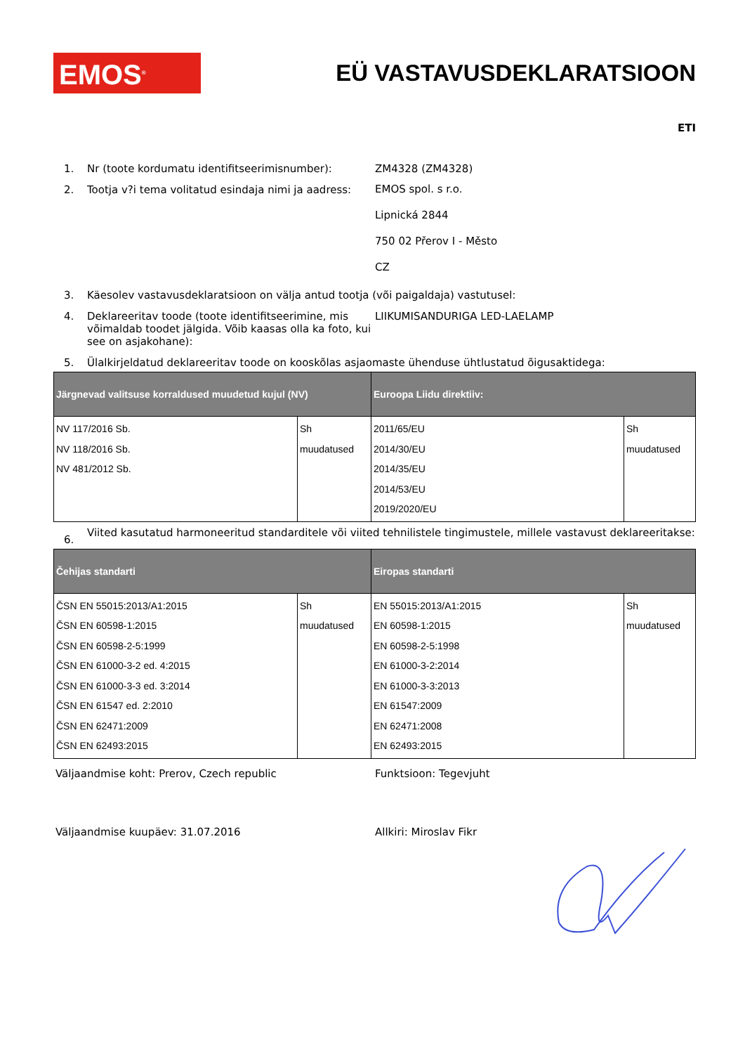EMOS<sup>®</sup>
EÜ VASTAVUSDEKLARATSIOON
ETI
1. Nr (toote kordumatu identifitseerimisnumber): ZM4328 (ZM4328)
2. Tootja v?i tema volitatud esindaja nimi ja aadress:
EMOS spol. s r.o.
Lipnická 2844
750 02 Přerov I - Město
CZ
3. Käesolev vastavusdeklaratsioon on välja antud tootja (või paigaldaja) vastutusel:
4. Deklareeritav toode (toote identifitseerimine, mis võimaldab toodet jälgida. Võib kaasas olla ka foto, kui see on asjakohane):
LIIKUMISANDURIGA LED-LAELAMP
5. Ülalkirjeldatud deklareeritav toode on kooskõlas asjaomaste ühenduse ühtlustatud õigusaktidega:
| Järgnevad valitsuse korraldused muudetud kujul (NV) | | Euroopa Liidu direktiiv: | |
| --- | --- | --- | --- |
| NV 117/2016 Sb. NV 118/2016 Sb. NV 481/2012 Sb. | Sh muudatused | 2011/65/EU 2014/30/EU 2014/35/EU 2014/53/EU 2019/2020/EU | Sh muudatused |
6.
Viited kasutatud harmoneeritud standarditele või viited tehnilistele tingimustele, millele vastavust deklareeritakse:
| Čehijas standarti | | Eiropas standarti | |
| --- | --- | --- | --- |
| ČSN EN 55015:2013/A1:2015 ČSN EN 60598-1:2015 ČSN EN 60598-2-5:1999 ČSN EN 61000-3-2 ed. 4:2015 ČSN EN 61000-3-3 ed. 3:2014 ČSN EN 61547 ed. 2:2010 ČSN EN 62471:2009 ČSN EN 62493:2015 | Sh muudatused | EN 55015:2013/A1:2015 EN 60598-1:2015 EN 60598-2-5:1998 EN 61000-3-2:2014 EN 61000-3-3:2013 EN 61547:2009 EN 62471:2008 EN 62493:2015 | Sh muudatused |
Väljaandmise koht: Prerov, Czech republic Funktsioon: Tegevjuht
Väljaandmise kuupäev: 31.07.2016 Allkiri: Miroslav Fikr